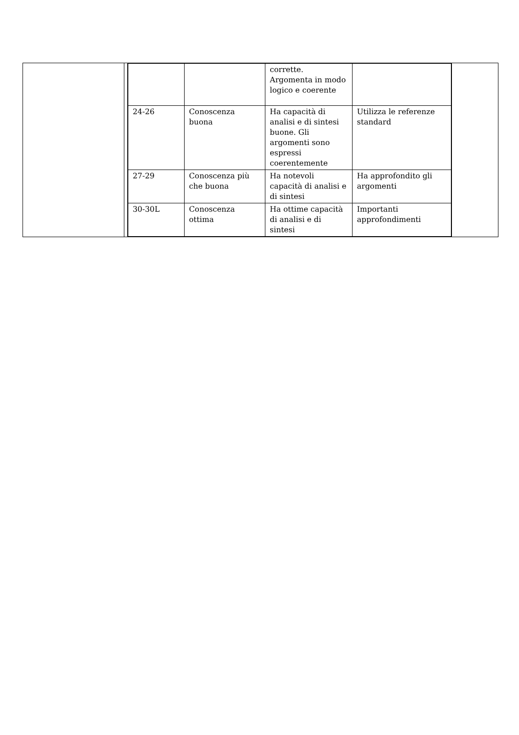| | | / / / corrette. Argomenta in modo logico e coerente / / / 24-26 / Conoscenza buona / Ha capacità di analisi e di sintesi buone. Gli argomenti sono espressi coerentemente / Utilizza le referenze standard / / 27-29 / Conoscenza più che buona / Ha notevoli capacità di analisi e di sintesi / Ha approfondito gli argomenti / / 30-30L / Conoscenza ottima / Ha ottime capacità di analisi e di sintesi / Importanti approfondimenti / | |